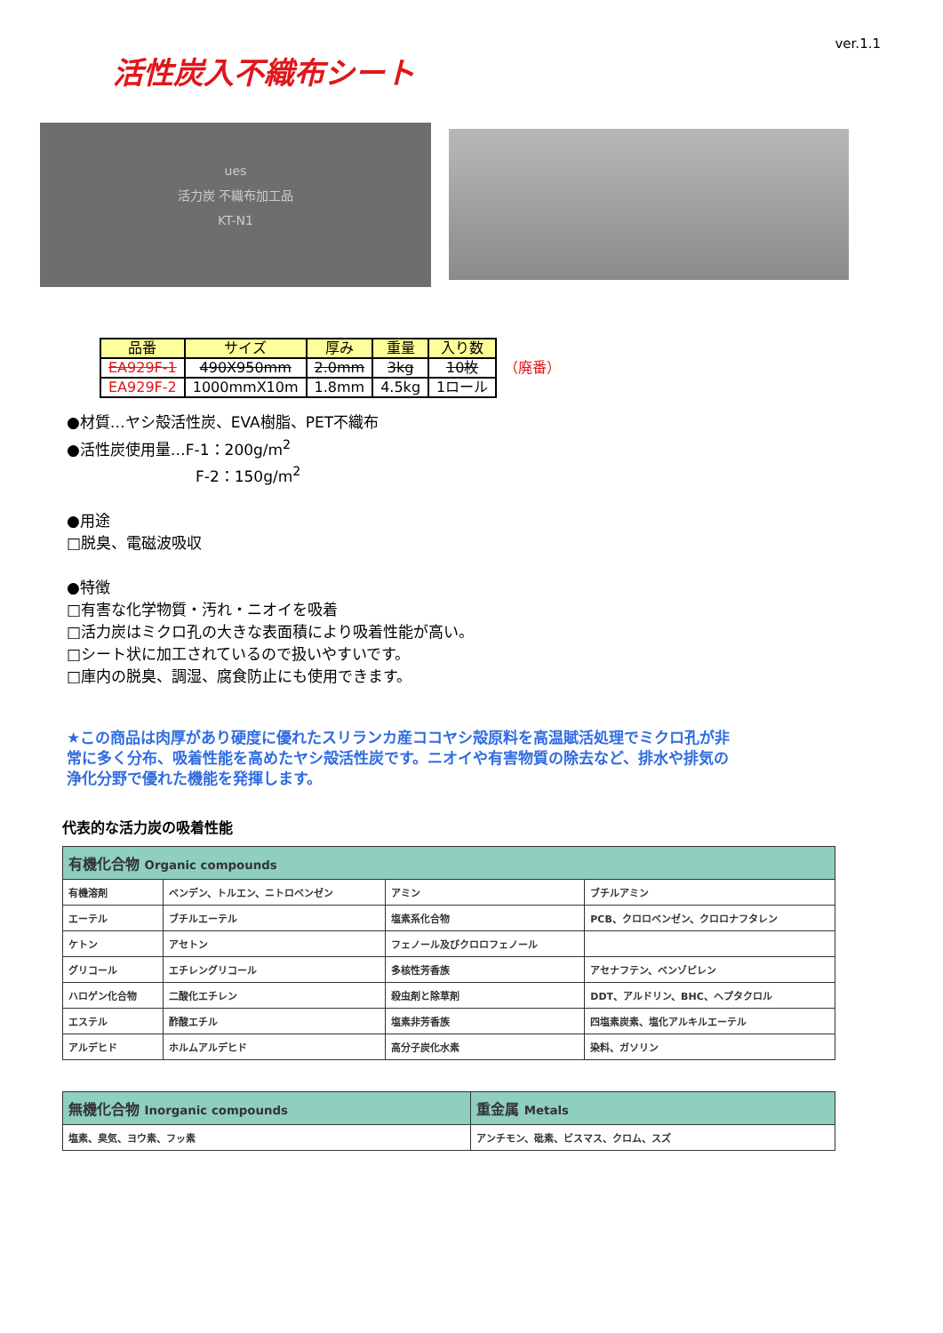ver.1.1
活性炭入不織布シート
ues
活力炭 不織布加工品
KT-N1
| 品番 | サイズ | 厚み | 重量 | 入り数 | |
| --- | --- | --- | --- | --- | --- |
| EA929F-1 | 490X950mm | 2.0mm | 3kg | 10枚 | （廃番） |
| EA929F-2 | 1000mmX10m | 1.8mm | 4.5kg | 1ロール | |
●材質…ヤシ殻活性炭、EVA樹脂、PET不織布
●活性炭使用量…F-1：200g/m<sup>2</sup>
F-2：150g/m<sup>2</sup>
●用途
□脱臭、電磁波吸収
●特徴
□有害な化学物質・汚れ・ニオイを吸着
□活力炭はミクロ孔の大きな表面積により吸着性能が高い。
□シート状に加工されているので扱いやすいです。
□庫内の脱臭、調湿、腐食防止にも使用できます。
★この商品は肉厚があり硬度に優れたスリランカ産ココヤシ殻原料を高温賦活処理でミクロ孔が非常に多く分布、吸着性能を高めたヤシ殻活性炭です。ニオイや有害物質の除去など、排水や排気の浄化分野で優れた機能を発揮します。
代表的な活力炭の吸着性能
| 有機化合物 Organic compounds | | | |
| 有機溶剤 | ベンデン、トルエン、ニトロベンゼン | アミン | ブチルアミン |
| エーテル | ブチルエーテル | 塩素系化合物 | PCB、クロロベンゼン、クロロナフタレン |
| ケトン | アセトン | フェノール及びクロロフェノール | |
| グリコール | エチレングリコール | 多核性芳香族 | アセナフテン、ベンゾピレン |
| ハロゲン化合物 | 二酸化エチレン | 殺虫剤と除草剤 | DDT、アルドリン、BHC、ヘプタクロル |
| エステル | 酢酸エチル | 塩素非芳香族 | 四塩素炭素、塩化アルキルエーテル |
| アルデヒド | ホルムアルデヒド | 高分子炭化水素 | 染料、ガソリン |
| 無機化合物 Inorganic compounds | 重金属 Metals |
| 塩素、臭気、ヨウ素、フッ素 | アンチモン、砒素、ビスマス、クロム、スズ |